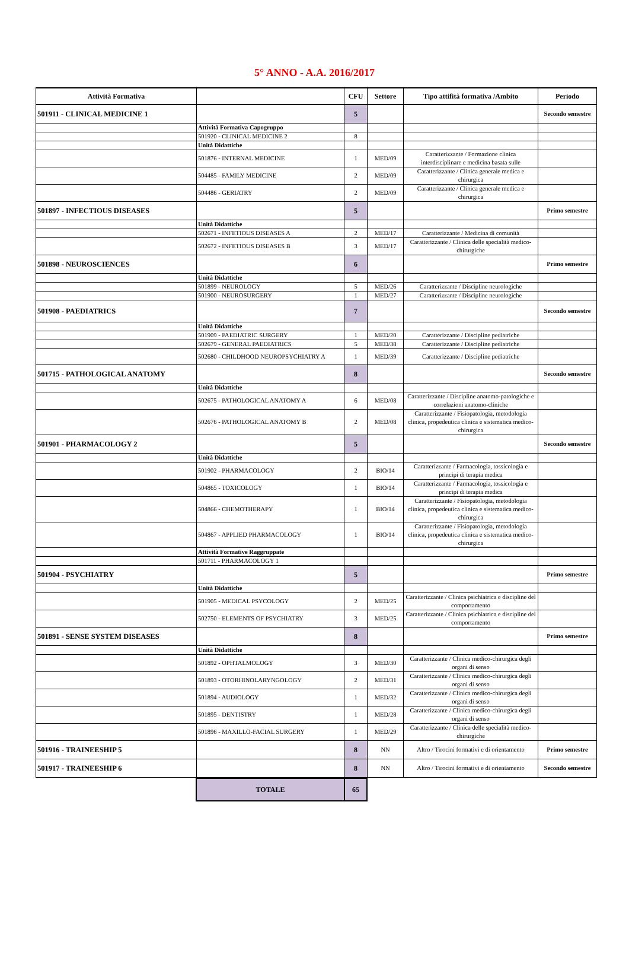5° ANNO - A.A. 2016/2017
| Attività Formativa | | CFU | Settore | Tipo attifità formativa /Ambito | Periodo |
| --- | --- | --- | --- | --- | --- |
| 501911 - CLINICAL MEDICINE 1 | | 5 | | | Secondo semestre |
| | Attività Formativa Capogruppo | | | | |
| | 501920 - CLINICAL MEDICINE 2 | 8 | | | |
| | Unità Didattiche | | | | |
| | 501876 - INTERNAL MEDICINE | 1 | MED/09 | Caratterizzante / Formazione clinica interdisciplinare e medicina basata sulle | |
| | 504485 - FAMILY MEDICINE | 2 | MED/09 | Caratterizzante / Clinica generale medica e chirurgica | |
| | 504486 - GERIATRY | 2 | MED/09 | Caratterizzante / Clinica generale medica e chirurgica | |
| 501897 - INFECTIOUS DISEASES | | 5 | | | Primo semestre |
| | Unità Didattiche | | | | |
| | 502671 - INFETIOUS DISEASES A | 2 | MED/17 | Caratterizzante / Medicina di comunità | |
| | 502672 - INFETIOUS DISEASES B | 3 | MED/17 | Caratterizzante / Clinica delle specialità medico-chirurgiche | |
| 501898 - NEUROSCIENCES | | 6 | | | Primo semestre |
| | Unità Didattiche | | | | |
| | 501899 - NEUROLOGY | 5 | MED/26 | Caratterizzante / Discipline neurologiche | |
| | 501900 - NEUROSURGERY | 1 | MED/27 | Caratterizzante / Discipline neurologiche | |
| 501908 - PAEDIATRICS | | 7 | | | Secondo semestre |
| | Unità Didattiche | | | | |
| | 501909 - PAEDIATRIC SURGERY | 1 | MED/20 | Caratterizzante / Discipline pediatriche | |
| | 502679 - GENERAL PAEDIATRICS | 5 | MED/38 | Caratterizzante / Discipline pediatriche | |
| | 502680 - CHILDHOOD NEUROPSYCHIATRY A | 1 | MED/39 | Caratterizzante / Discipline pediatriche | |
| 501715 - PATHOLOGICAL ANATOMY | | 8 | | | Secondo semestre |
| | Unità Didattiche | | | | |
| | 502675 - PATHOLOGICAL ANATOMY A | 6 | MED/08 | Caratterizzante / Discipline anatomo-patologiche e correlazioni anatomo-cliniche | |
| | 502676 - PATHOLOGICAL ANATOMY B | 2 | MED/08 | Caratterizzante / Fisiopatologia, metodologia clinica, propedeutica clinica e sistematica medico-chirurgica | |
| 501901 - PHARMACOLOGY 2 | | 5 | | | Secondo semestre |
| | Unità Didattiche | | | | |
| | 501902 - PHARMACOLOGY | 2 | BIO/14 | Caratterizzante / Farmacologia, tossicologia e principi di terapia medica | |
| | 504865 - TOXICOLOGY | 1 | BIO/14 | Caratterizzante / Farmacologia, tossicologia e principi di terapia medica | |
| | 504866 - CHEMOTHERAPY | 1 | BIO/14 | Caratterizzante / Fisiopatologia, metodologia clinica, propedeutica clinica e sistematica medico-chirurgica | |
| | 504867 - APPLIED PHARMACOLOGY | 1 | BIO/14 | Caratterizzante / Fisiopatologia, metodologia clinica, propedeutica clinica e sistematica medico-chirurgica | |
| | Attività Formative Raggruppate | | | | |
| | 501711 - PHARMACOLOGY 1 | | | | |
| 501904 - PSYCHIATRY | | 5 | | | Primo semestre |
| | Unità Didattiche | | | | |
| | 501905 - MEDICAL PSYCOLOGY | 2 | MED/25 | Caratterizzante / Clinica psichiatrica e discipline del comportamento | |
| | 502750 - ELEMENTS OF PSYCHIATRY | 3 | MED/25 | Caratterizzante / Clinica psichiatrica e discipline del comportamento | |
| 501891 - SENSE SYSTEM DISEASES | | 8 | | | Primo semestre |
| | Unità Didattiche | | | | |
| | 501892 - OPHTALMOLOGY | 3 | MED/30 | Caratterizzante / Clinica medico-chirurgica degli organi di senso | |
| | 501893 - OTORHINOLARYNGOLOGY | 2 | MED/31 | Caratterizzante / Clinica medico-chirurgica degli organi di senso | |
| | 501894 - AUDIOLOGY | 1 | MED/32 | Caratterizzante / Clinica medico-chirurgica degli organi di senso | |
| | 501895 - DENTISTRY | 1 | MED/28 | Caratterizzante / Clinica medico-chirurgica degli organi di senso | |
| | 501896 - MAXILLO-FACIAL SURGERY | 1 | MED/29 | Caratterizzante / Clinica delle specialità medico-chirurgiche | |
| 501916 - TRAINEESHIP 5 | | 8 | NN | Altro / Tirocini formativi e di orientamento | Primo semestre |
| 501917 - TRAINEESHIP 6 | | 8 | NN | Altro / Tirocini formativi e di orientamento | Secondo semestre |
| TOTALE | 65 |